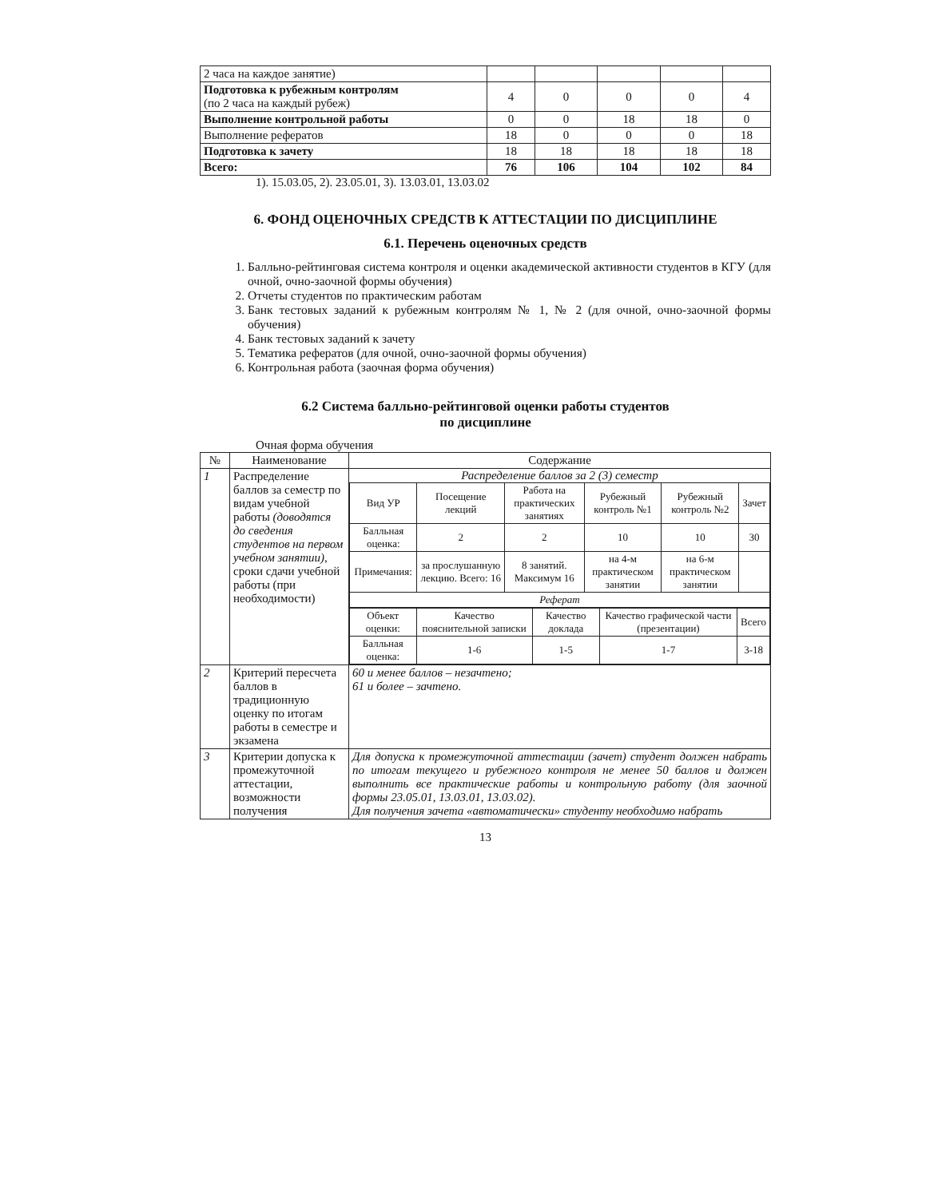| 2 часа на каждое занятие) | | | | | |
| Подготовка к рубежным контролям (по 2 часа на каждый рубеж) | 4 | 0 | 0 | 0 | 4 |
| Выполнение контрольной работы | 0 | 0 | 18 | 18 | 0 |
| Выполнение рефератов | 18 | 0 | 0 | 0 | 18 |
| Подготовка к зачету | 18 | 18 | 18 | 18 | 18 |
| Всего: | 76 | 106 | 104 | 102 | 84 |
1). 15.03.05, 2). 23.05.01, 3). 13.03.01, 13.03.02
6. ФОНД ОЦЕНОЧНЫХ СРЕДСТВ К АТТЕСТАЦИИ ПО ДИСЦИПЛИНЕ
6.1. Перечень оценочных средств
1. Балльно-рейтинговая система контроля и оценки академической активности студентов в КГУ (для очной, очно-заочной формы обучения)
2. Отчеты студентов по практическим работам
3. Банк тестовых заданий к рубежным контролям № 1, № 2 (для очной, очно-заочной формы обучения)
4. Банк тестовых заданий к зачету
5. Тематика рефератов (для очной, очно-заочной формы обучения)
6. Контрольная работа (заочная форма обучения)
6.2 Система балльно-рейтинговой оценки работы студентов
по дисциплине
Очная форма обучения
| № | Наименование | Содержание |
| --- | --- | --- |
| 1 | Распределение баллов за семестр по видам учебной работы (доводятся до сведения студентов на первом учебном занятии) , сроки сдачи учебной работы (при необходимости) | Распределение баллов за 2 (3) семестр / Вид УР / Посещение лекций / Работа на практических занятиях / Рубежный контроль №1 / Рубежный контроль №2 / Зачет / / Балльная оценка: / 2 / 2 / 10 / 10 / 30 / / Примечания: / за прослушанную лекцию. Всего: 16 / 8 занятий. Максимум 16 / на 4-м практическом занятии / на 6-м практическом занятии / / / Реферат / / / / / / / Объект оценки: / Качество пояснительной записки / Качество доклада / Качество графической части (презентации) / Всего / / Балльная оценка: / 1-6 / 1-5 / 1-7 / 3-18 / |
| 2 | Критерий пересчета баллов в традиционную оценку по итогам работы в семестре и экзамена | 60 и менее баллов – незачтено; 61 и более – зачтено. |
| 3 | Критерии допуска к промежуточной аттестации, возможности получения | Для допуска к промежуточной аттестации (зачет) студент должен набрать по итогам текущего и рубежного контроля не менее 50 баллов и должен выполнить все практические работы и контрольную работу (для заочной формы 23.05.01, 13.03.01, 13.03.02). Для получения зачета «автоматически» студенту необходимо набрать |
13